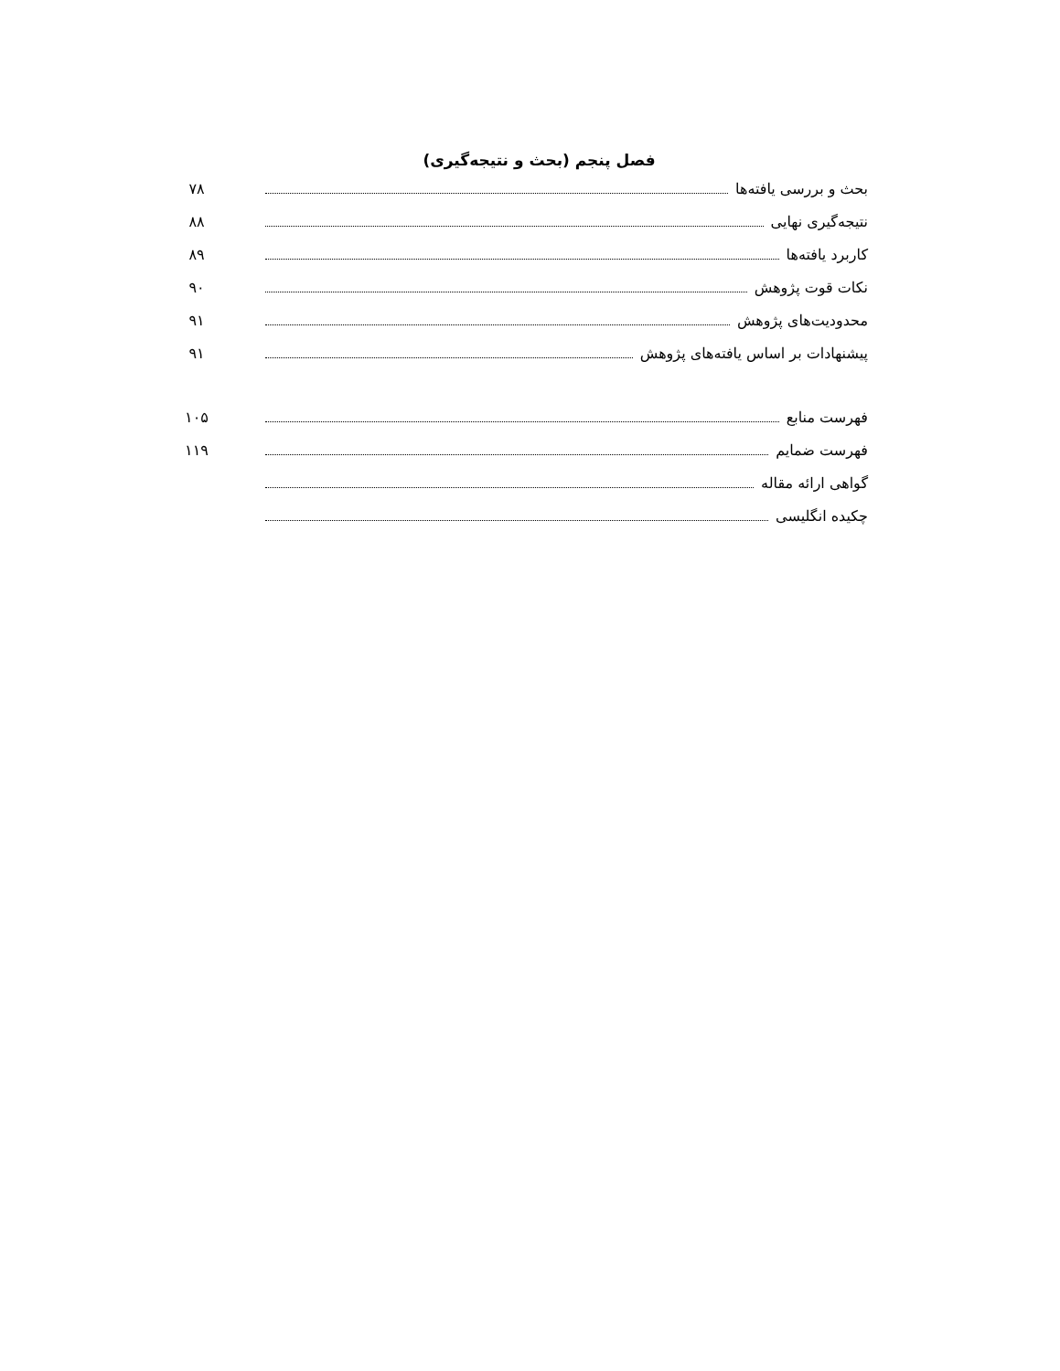فصل پنجم (بحث و نتیجه‌گیری)
بحث و بررسی یافته‌ها ۷۸
نتیجه‌گیری نهایی ۸۸
کاربرد یافته‌ها ۸۹
نکات قوت پژوهش ۹۰
محدودیت‌های پژوهش ۹۱
پیشنهادات بر اساس یافته‌های پژوهش ۹۱
فهرست منابع ۱۰۵
فهرست ضمایم ۱۱۹
گواهی ارائه مقاله
چکیده انگلیسی